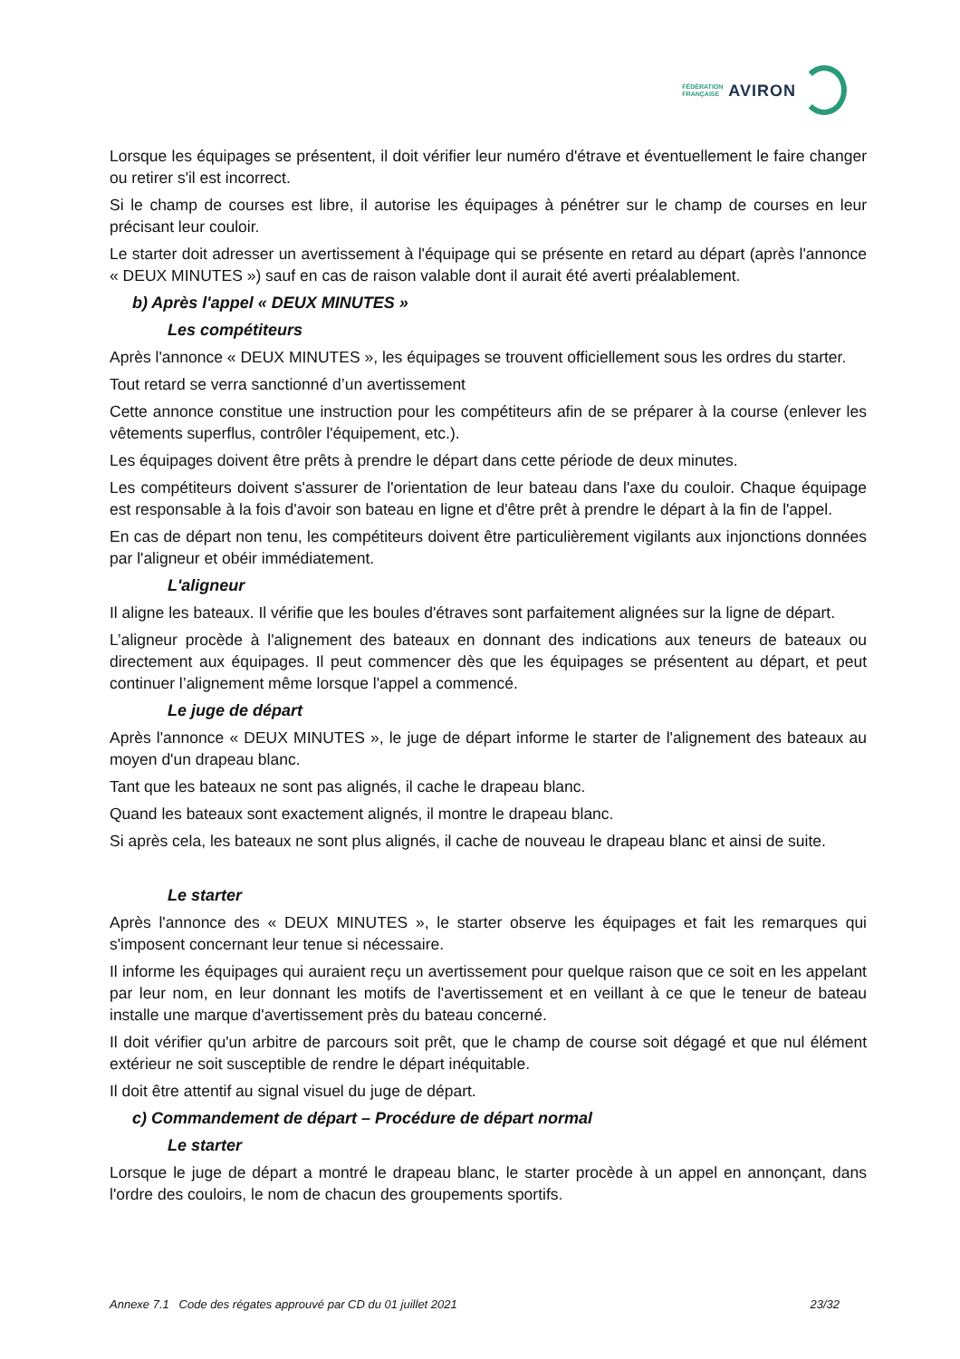FÉDÉRATION
FRANÇAISE
AVIRON
Lorsque les équipages se présentent, il doit vérifier leur numéro d'étrave et éventuellement le faire changer ou retirer s'il est incorrect.
Si le champ de courses est libre, il autorise les équipages à pénétrer sur le champ de courses en leur précisant leur couloir.
Le starter doit adresser un avertissement à l'équipage qui se présente en retard au départ (après l'annonce « DEUX MINUTES ») sauf en cas de raison valable dont il aurait été averti préalablement.
b) Après l'appel « DEUX MINUTES »
Les compétiteurs
Après l'annonce « DEUX MINUTES », les équipages se trouvent officiellement sous les ordres du starter.
Tout retard se verra sanctionné d’un avertissement
Cette annonce constitue une instruction pour les compétiteurs afin de se préparer à la course (enlever les vêtements superflus, contrôler l'équipement, etc.).
Les équipages doivent être prêts à prendre le départ dans cette période de deux minutes.
Les compétiteurs doivent s'assurer de l'orientation de leur bateau dans l'axe du couloir. Chaque équipage est responsable à la fois d'avoir son bateau en ligne et d'être prêt à prendre le départ à la fin de l'appel.
En cas de départ non tenu, les compétiteurs doivent être particulièrement vigilants aux injonctions données par l'aligneur et obéir immédiatement.
L'aligneur
Il aligne les bateaux. Il vérifie que les boules d'étraves sont parfaitement alignées sur la ligne de départ.
L’aligneur procède à l'alignement des bateaux en donnant des indications aux teneurs de bateaux ou directement aux équipages. Il peut commencer dès que les équipages se présentent au départ, et peut continuer l’alignement même lorsque l'appel a commencé.
Le juge de départ
Après l'annonce « DEUX MINUTES », le juge de départ informe le starter de l'alignement des bateaux au moyen d'un drapeau blanc.
Tant que les bateaux ne sont pas alignés, il cache le drapeau blanc.
Quand les bateaux sont exactement alignés, il montre le drapeau blanc.
Si après cela, les bateaux ne sont plus alignés, il cache de nouveau le drapeau blanc et ainsi de suite.
Le starter
Après l'annonce des « DEUX MINUTES », le starter observe les équipages et fait les remarques qui s'imposent concernant leur tenue si nécessaire.
Il informe les équipages qui auraient reçu un avertissement pour quelque raison que ce soit en les appelant par leur nom, en leur donnant les motifs de l'avertissement et en veillant à ce que le teneur de bateau installe une marque d'avertissement près du bateau concerné.
Il doit vérifier qu'un arbitre de parcours soit prêt, que le champ de course soit dégagé et que nul élément extérieur ne soit susceptible de rendre le départ inéquitable.
Il doit être attentif au signal visuel du juge de départ.
c) Commandement de départ – Procédure de départ normal
Le starter
Lorsque le juge de départ a montré le drapeau blanc, le starter procède à un appel en annonçant, dans l'ordre des couloirs, le nom de chacun des groupements sportifs.
Annexe 7.1 Code des régates approuvé par CD du 01 juillet 2021 23/32